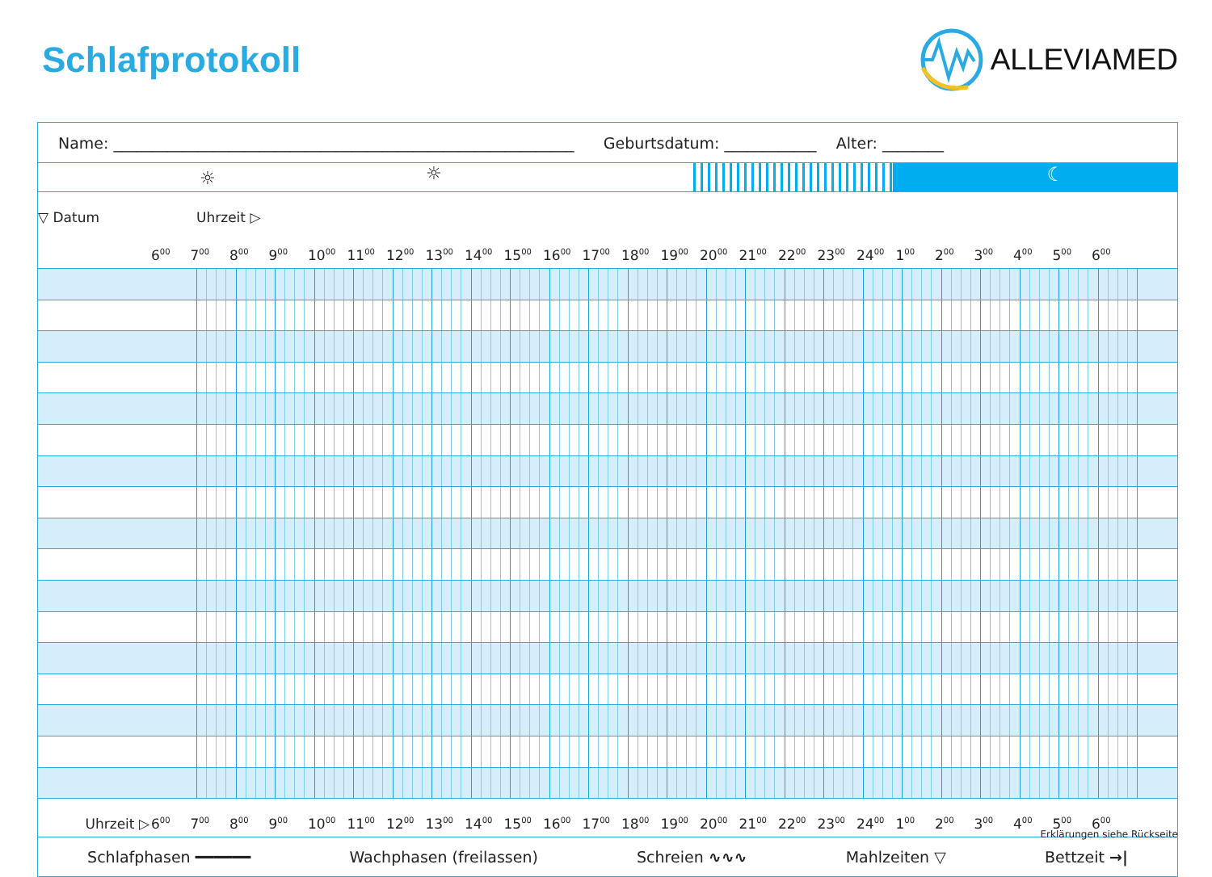Schlafprotokoll
ALLEVIAMED
Name: ____________________________________________________________ Geburtsdatum: ____________ Alter: ________
☼ ☼
☾
| ▽ Datum | Uhrzeit ▷ | |
| | 6<sup>00</sup> | 7<sup>00</sup> | 8<sup>00</sup> | 9<sup>00</sup> | 10<sup>00</sup> | 11<sup>00</sup> | 12<sup>00</sup> | 13<sup>00</sup> | 14<sup>00</sup> | 15<sup>00</sup> | 16<sup>00</sup> | 17<sup>00</sup> | 18<sup>00</sup> | 19<sup>00</sup> | 20<sup>00</sup> | 21<sup>00</sup> | 22<sup>00</sup> | 23<sup>00</sup> | 24<sup>00</sup> | 1<sup>00</sup> | 2<sup>00</sup> | 3<sup>00</sup> | 4<sup>00</sup> | 5<sup>00</sup> | 6<sup>00</sup> | |
| Uhrzeit ▷ | 6<sup>00</sup> | 7<sup>00</sup> | 8<sup>00</sup> | 9<sup>00</sup> | 10<sup>00</sup> | 11<sup>00</sup> | 12<sup>00</sup> | 13<sup>00</sup> | 14<sup>00</sup> | 15<sup>00</sup> | 16<sup>00</sup> | 17<sup>00</sup> | 18<sup>00</sup> | 19<sup>00</sup> | 20<sup>00</sup> | 21<sup>00</sup> | 22<sup>00</sup> | 23<sup>00</sup> | 24<sup>00</sup> | 1<sup>00</sup> | 2<sup>00</sup> | 3<sup>00</sup> | 4<sup>00</sup> | 5<sup>00</sup> | 6<sup>00</sup> | |
Schlafphasen ━━━━━━ Wachphasen (freilassen) Schreien ∿∿∿ Mahlzeiten ▽ Bettzeit →|
Erklärungen siehe Rückseite